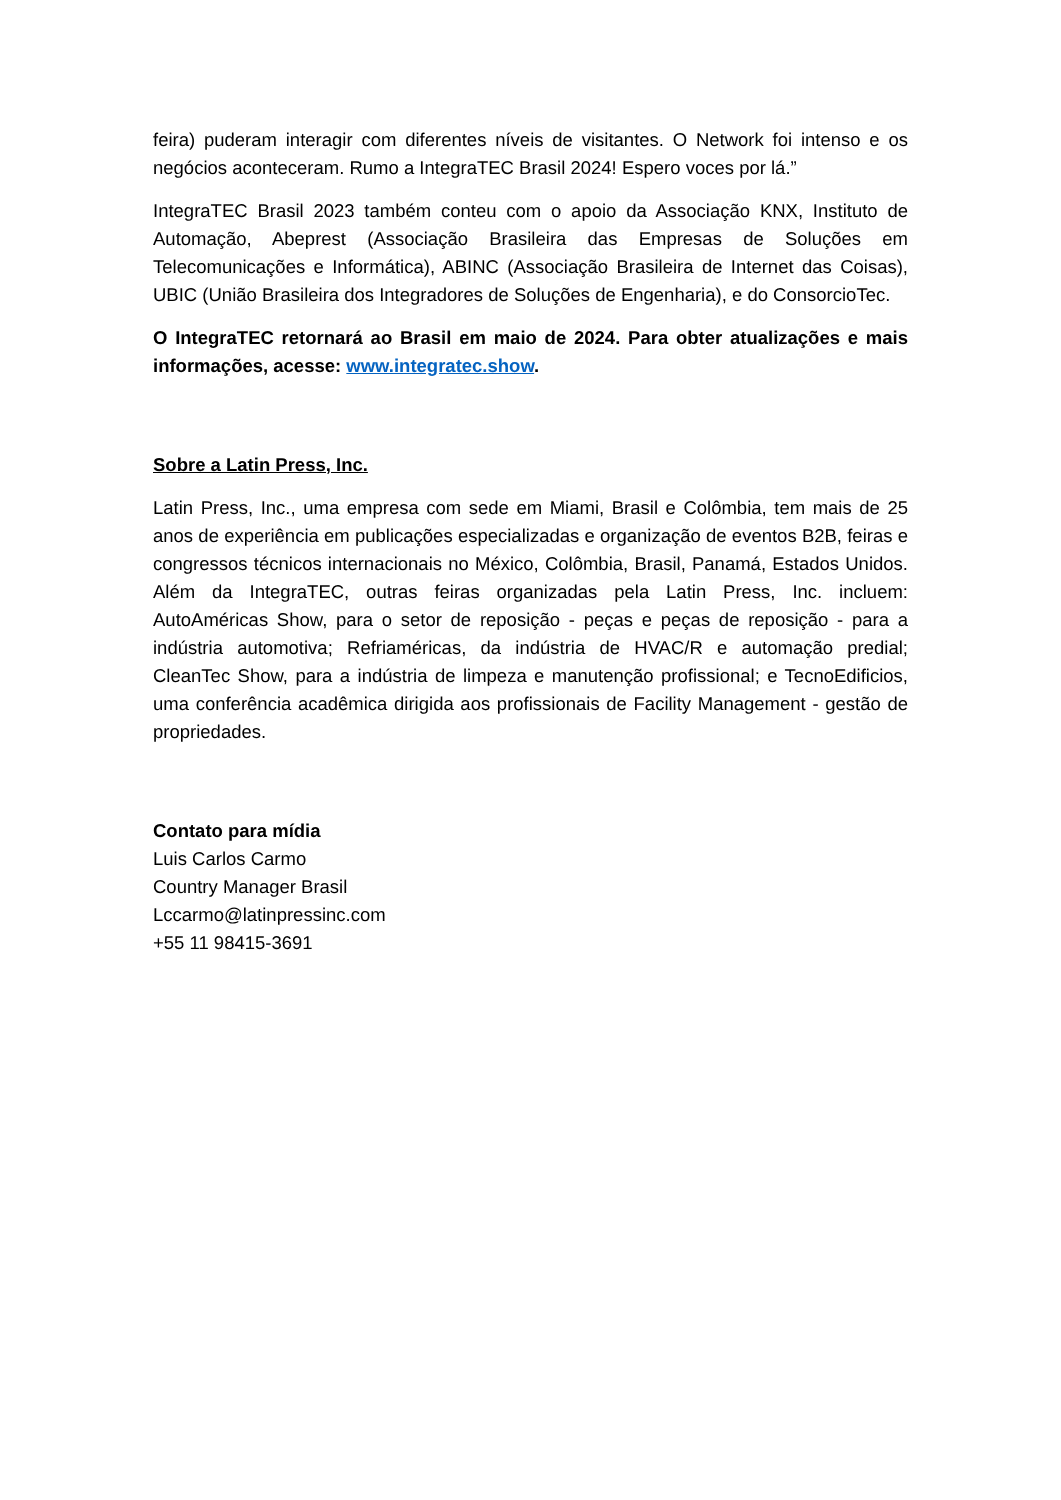feira) puderam interagir com diferentes níveis de visitantes. O Network foi intenso e os negócios aconteceram. Rumo a IntegraTEC Brasil 2024! Espero voces por lá.”
IntegraTEC Brasil 2023 também conteu com o apoio da Associação KNX, Instituto de Automação, Abeprest (Associação Brasileira das Empresas de Soluções em Telecomunicações e Informática), ABINC (Associação Brasileira de Internet das Coisas), UBIC (União Brasileira dos Integradores de Soluções de Engenharia), e do ConsorcioTec.
O IntegraTEC retornará ao Brasil em maio de 2024. Para obter atualizações e mais informações, acesse: www.integratec.show.
Sobre a Latin Press, Inc.
Latin Press, Inc., uma empresa com sede em Miami, Brasil e Colômbia, tem mais de 25 anos de experiência em publicações especializadas e organização de eventos B2B, feiras e congressos técnicos internacionais no México, Colômbia, Brasil, Panamá, Estados Unidos. Além da IntegraTEC, outras feiras organizadas pela Latin Press, Inc. incluem: AutoAméricas Show, para o setor de reposição - peças e peças de reposição - para a indústria automotiva; Refriaméricas, da indústria de HVAC/R e automação predial; CleanTec Show, para a indústria de limpeza e manutenção profissional; e TecnoEdificios, uma conferência acadêmica dirigida aos profissionais de Facility Management - gestão de propriedades.
Contato para mídia
Luis Carlos Carmo
Country Manager Brasil
Lccarmo@latinpressinc.com
+55 11 98415-3691